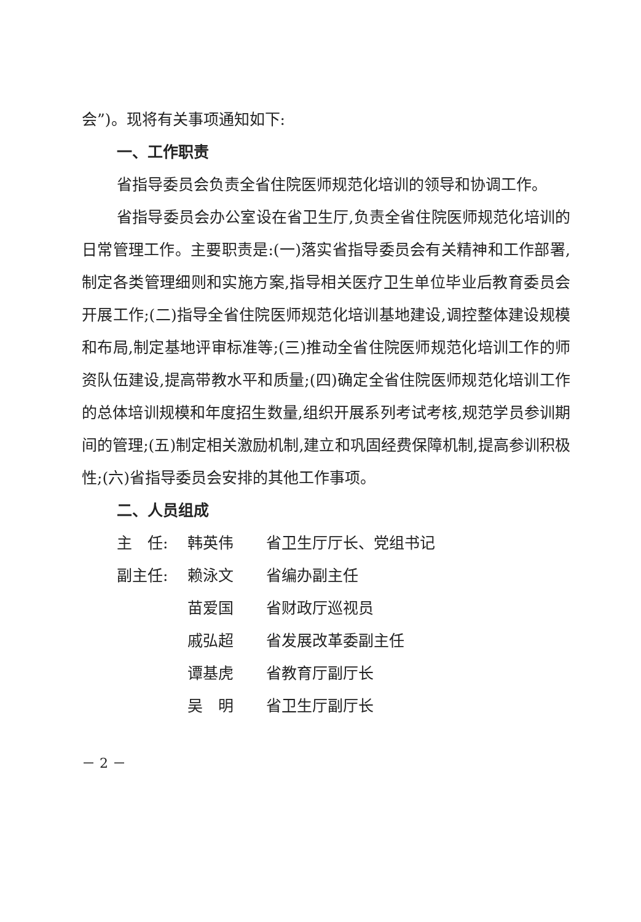会”)。现将有关事项通知如下:
一、工作职责
省指导委员会负责全省住院医师规范化培训的领导和协调工作。
省指导委员会办公室设在省卫生厅,负责全省住院医师规范化培训的日常管理工作。主要职责是:(一)落实省指导委员会有关精神和工作部署,制定各类管理细则和实施方案,指导相关医疗卫生单位毕业后教育委员会开展工作;(二)指导全省住院医师规范化培训基地建设,调控整体建设规模和布局,制定基地评审标准等;(三)推动全省住院医师规范化培训工作的师资队伍建设,提高带教水平和质量;(四)确定全省住院医师规范化培训工作的总体培训规模和年度招生数量,组织开展系列考试考核,规范学员参训期间的管理;(五)制定相关激励机制,建立和巩固经费保障机制,提高参训积极性;(六)省指导委员会安排的其他工作事项。
二、人员组成
主　任: 韩英伟 省卫生厅厅长、党组书记
副主任: 赖泳文 省编办副主任
苗爱国 省财政厅巡视员
戚弘超 省发展改革委副主任
谭基虎 省教育厅副厅长
吴　明 省卫生厅副厅长
－ 2 －